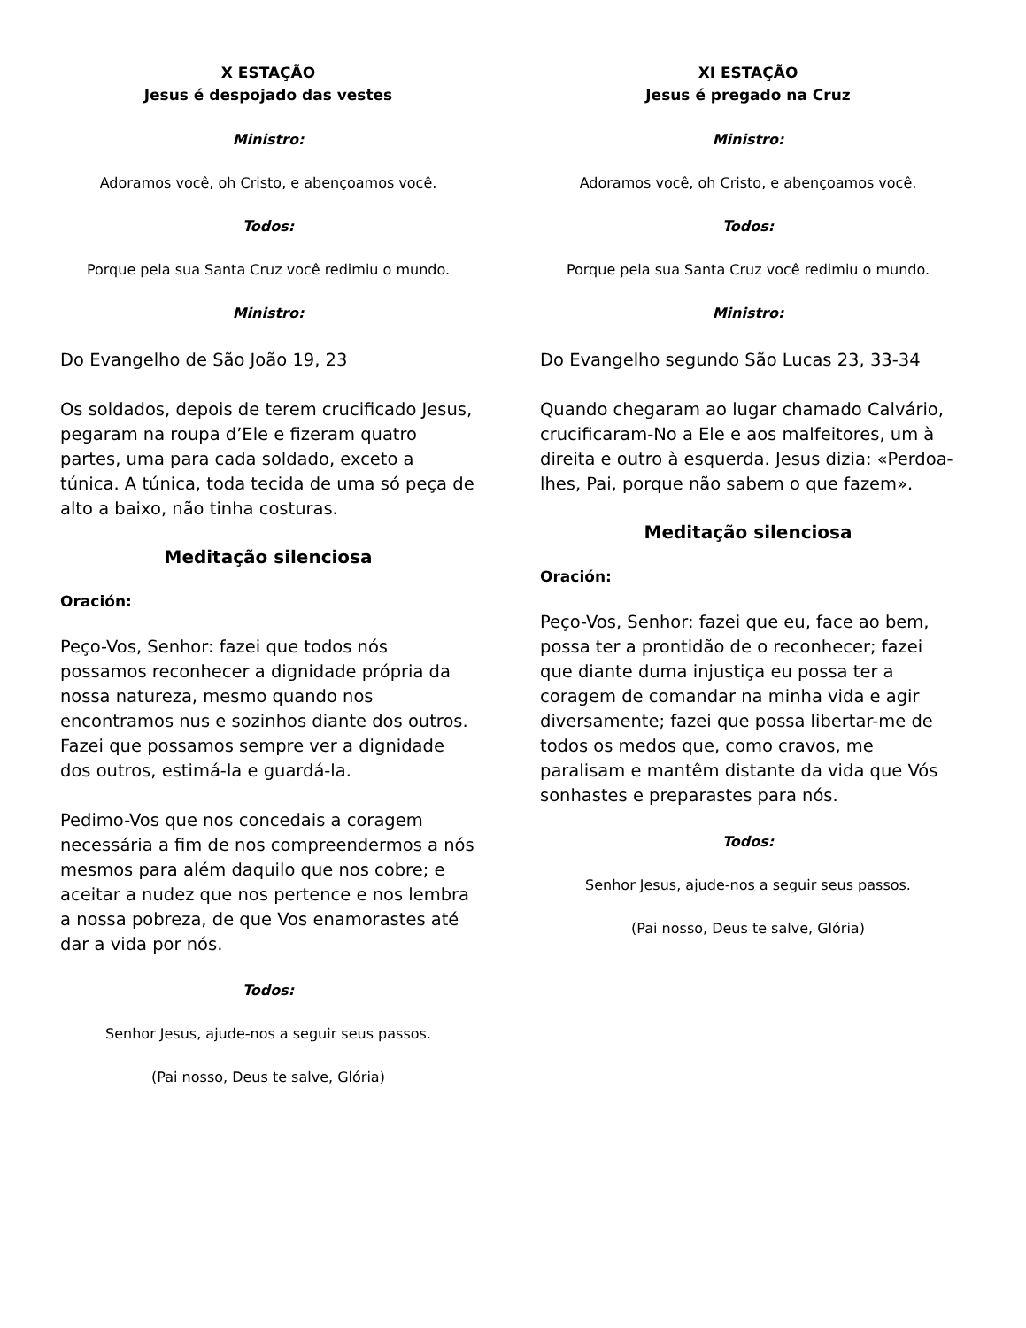X ESTAÇÃO
Jesus é despojado das vestes
Ministro:
Adoramos você, oh Cristo, e abençoamos você.
Todos:
Porque pela sua Santa Cruz você redimiu o mundo.
Ministro:
Do Evangelho de São João 19, 23
Os soldados, depois de terem crucificado Jesus, pegaram na roupa d’Ele e fizeram quatro partes, uma para cada soldado, exceto a túnica. A túnica, toda tecida de uma só peça de alto a baixo, não tinha costuras.
Meditação silenciosa
Oración:
Peço-Vos, Senhor: fazei que todos nós possamos reconhecer a dignidade própria da nossa natureza, mesmo quando nos encontramos nus e sozinhos diante dos outros. Fazei que possamos sempre ver a dignidade dos outros, estimá-la e guardá-la.
Pedimo-Vos que nos concedais a coragem necessária a fim de nos compreendermos a nós mesmos para além daquilo que nos cobre; e aceitar a nudez que nos pertence e nos lembra a nossa pobreza, de que Vos enamorastes até dar a vida por nós.
Todos:
Senhor Jesus, ajude-nos a seguir seus passos.
(Pai nosso, Deus te salve, Glória)
XI ESTAÇÃO
Jesus é pregado na Cruz
Ministro:
Adoramos você, oh Cristo, e abençoamos você.
Todos:
Porque pela sua Santa Cruz você redimiu o mundo.
Ministro:
Do Evangelho segundo São Lucas 23, 33-34
Quando chegaram ao lugar chamado Calvário, crucificaram-No a Ele e aos malfeitores, um à direita e outro à esquerda. Jesus dizia: «Perdoa-lhes, Pai, porque não sabem o que fazem».
Meditação silenciosa
Oración:
Peço-Vos, Senhor: fazei que eu, face ao bem, possa ter a prontidão de o reconhecer; fazei que diante duma injustiça eu possa ter a coragem de comandar na minha vida e agir diversamente; fazei que possa libertar-me de todos os medos que, como cravos, me paralisam e mantêm distante da vida que Vós sonhastes e preparastes para nós.
Todos:
Senhor Jesus, ajude-nos a seguir seus passos.
(Pai nosso, Deus te salve, Glória)